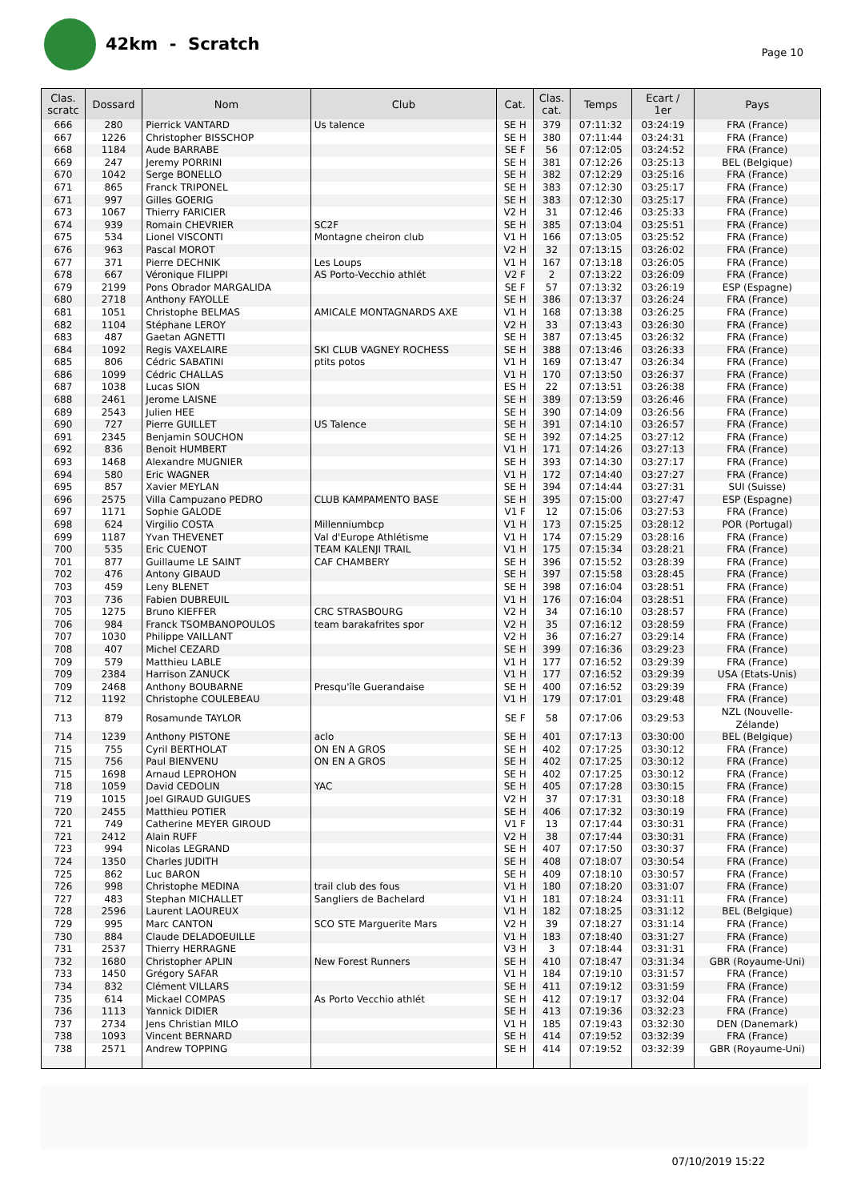42km - Scratch
Page 10
| Clas. scratc | Dossard | Nom | Club | Cat. | Clas. cat. | Temps | Ecart / 1er | Pays |
| --- | --- | --- | --- | --- | --- | --- | --- | --- |
| 666 | 280 | Pierrick VANTARD | Us talence | SE H | 379 | 07:11:32 | 03:24:19 | FRA (France) |
| 667 | 1226 | Christopher BISSCHOP | | SE H | 380 | 07:11:44 | 03:24:31 | FRA (France) |
| 668 | 1184 | Aude BARRABE | | SE F | 56 | 07:12:05 | 03:24:52 | FRA (France) |
| 669 | 247 | Jeremy PORRINI | | SE H | 381 | 07:12:26 | 03:25:13 | BEL (Belgique) |
| 670 | 1042 | Serge BONELLO | | SE H | 382 | 07:12:29 | 03:25:16 | FRA (France) |
| 671 | 865 | Franck TRIPONEL | | SE H | 383 | 07:12:30 | 03:25:17 | FRA (France) |
| 671 | 997 | Gilles GOERIG | | SE H | 383 | 07:12:30 | 03:25:17 | FRA (France) |
| 673 | 1067 | Thierry FARICIER | | V2 H | 31 | 07:12:46 | 03:25:33 | FRA (France) |
| 674 | 939 | Romain CHEVRIER | SC2F | SE H | 385 | 07:13:04 | 03:25:51 | FRA (France) |
| 675 | 534 | Lionel VISCONTI | Montagne cheiron club | V1 H | 166 | 07:13:05 | 03:25:52 | FRA (France) |
| 676 | 963 | Pascal MOROT | | V2 H | 32 | 07:13:15 | 03:26:02 | FRA (France) |
| 677 | 371 | Pierre DECHNIK | Les Loups | V1 H | 167 | 07:13:18 | 03:26:05 | FRA (France) |
| 678 | 667 | Véronique FILIPPI | AS Porto-Vecchio athlét | V2 F | 2 | 07:13:22 | 03:26:09 | FRA (France) |
| 679 | 2199 | Pons Obrador MARGALIDA | | SE F | 57 | 07:13:32 | 03:26:19 | ESP (Espagne) |
| 680 | 2718 | Anthony FAYOLLE | | SE H | 386 | 07:13:37 | 03:26:24 | FRA (France) |
| 681 | 1051 | Christophe BELMAS | AMICALE MONTAGNARDS AXE | V1 H | 168 | 07:13:38 | 03:26:25 | FRA (France) |
| 682 | 1104 | Stéphane LEROY | | V2 H | 33 | 07:13:43 | 03:26:30 | FRA (France) |
| 683 | 487 | Gaetan AGNETTI | | SE H | 387 | 07:13:45 | 03:26:32 | FRA (France) |
| 684 | 1092 | Regis VAXELAIRE | SKI CLUB VAGNEY ROCHESS | SE H | 388 | 07:13:46 | 03:26:33 | FRA (France) |
| 685 | 806 | Cédric SABATINI | ptits potos | V1 H | 169 | 07:13:47 | 03:26:34 | FRA (France) |
| 686 | 1099 | Cédric CHALLAS | | V1 H | 170 | 07:13:50 | 03:26:37 | FRA (France) |
| 687 | 1038 | Lucas SION | | ES H | 22 | 07:13:51 | 03:26:38 | FRA (France) |
| 688 | 2461 | Jerome LAISNE | | SE H | 389 | 07:13:59 | 03:26:46 | FRA (France) |
| 689 | 2543 | Julien HEE | | SE H | 390 | 07:14:09 | 03:26:56 | FRA (France) |
| 690 | 727 | Pierre GUILLET | US Talence | SE H | 391 | 07:14:10 | 03:26:57 | FRA (France) |
| 691 | 2345 | Benjamin SOUCHON | | SE H | 392 | 07:14:25 | 03:27:12 | FRA (France) |
| 692 | 836 | Benoit HUMBERT | | V1 H | 171 | 07:14:26 | 03:27:13 | FRA (France) |
| 693 | 1468 | Alexandre MUGNIER | | SE H | 393 | 07:14:30 | 03:27:17 | FRA (France) |
| 694 | 580 | Eric WAGNER | | V1 H | 172 | 07:14:40 | 03:27:27 | FRA (France) |
| 695 | 857 | Xavier MEYLAN | | SE H | 394 | 07:14:44 | 03:27:31 | SUI (Suisse) |
| 696 | 2575 | Villa Campuzano PEDRO | CLUB KAMPAMENTO BASE | SE H | 395 | 07:15:00 | 03:27:47 | ESP (Espagne) |
| 697 | 1171 | Sophie GALODE | | V1 F | 12 | 07:15:06 | 03:27:53 | FRA (France) |
| 698 | 624 | Virgilio COSTA | Millenniumbcp | V1 H | 173 | 07:15:25 | 03:28:12 | POR (Portugal) |
| 699 | 1187 | Yvan THEVENET | Val d'Europe Athlétisme | V1 H | 174 | 07:15:29 | 03:28:16 | FRA (France) |
| 700 | 535 | Eric CUENOT | TEAM KALENJI TRAIL | V1 H | 175 | 07:15:34 | 03:28:21 | FRA (France) |
| 701 | 877 | Guillaume LE SAINT | CAF CHAMBERY | SE H | 396 | 07:15:52 | 03:28:39 | FRA (France) |
| 702 | 476 | Antony GIBAUD | | SE H | 397 | 07:15:58 | 03:28:45 | FRA (France) |
| 703 | 459 | Leny BLENET | | SE H | 398 | 07:16:04 | 03:28:51 | FRA (France) |
| 703 | 736 | Fabien DUBREUIL | | V1 H | 176 | 07:16:04 | 03:28:51 | FRA (France) |
| 705 | 1275 | Bruno KIEFFER | CRC STRASBOURG | V2 H | 34 | 07:16:10 | 03:28:57 | FRA (France) |
| 706 | 984 | Franck TSOMBANOPOULOS | team barakafrites spor | V2 H | 35 | 07:16:12 | 03:28:59 | FRA (France) |
| 707 | 1030 | Philippe VAILLANT | | V2 H | 36 | 07:16:27 | 03:29:14 | FRA (France) |
| 708 | 407 | Michel CEZARD | | SE H | 399 | 07:16:36 | 03:29:23 | FRA (France) |
| 709 | 579 | Matthieu LABLE | | V1 H | 177 | 07:16:52 | 03:29:39 | FRA (France) |
| 709 | 2384 | Harrison ZANUCK | | V1 H | 177 | 07:16:52 | 03:29:39 | USA (Etats-Unis) |
| 709 | 2468 | Anthony BOUBARNE | Presqu'île Guerandaise | SE H | 400 | 07:16:52 | 03:29:39 | FRA (France) |
| 712 | 1192 | Christophe COULEBEAU | | V1 H | 179 | 07:17:01 | 03:29:48 | FRA (France) |
| 713 | 879 | Rosamunde TAYLOR | | SE F | 58 | 07:17:06 | 03:29:53 | NZL (Nouvelle- Zélande) |
| 714 | 1239 | Anthony PISTONE | aclo | SE H | 401 | 07:17:13 | 03:30:00 | BEL (Belgique) |
| 715 | 755 | Cyril BERTHOLAT | ON EN A GROS | SE H | 402 | 07:17:25 | 03:30:12 | FRA (France) |
| 715 | 756 | Paul BIENVENU | ON EN A GROS | SE H | 402 | 07:17:25 | 03:30:12 | FRA (France) |
| 715 | 1698 | Arnaud LEPROHON | | SE H | 402 | 07:17:25 | 03:30:12 | FRA (France) |
| 718 | 1059 | David CEDOLIN | YAC | SE H | 405 | 07:17:28 | 03:30:15 | FRA (France) |
| 719 | 1015 | Joel GIRAUD GUIGUES | | V2 H | 37 | 07:17:31 | 03:30:18 | FRA (France) |
| 720 | 2455 | Matthieu POTIER | | SE H | 406 | 07:17:32 | 03:30:19 | FRA (France) |
| 721 | 749 | Catherine MEYER GIROUD | | V1 F | 13 | 07:17:44 | 03:30:31 | FRA (France) |
| 721 | 2412 | Alain RUFF | | V2 H | 38 | 07:17:44 | 03:30:31 | FRA (France) |
| 723 | 994 | Nicolas LEGRAND | | SE H | 407 | 07:17:50 | 03:30:37 | FRA (France) |
| 724 | 1350 | Charles JUDITH | | SE H | 408 | 07:18:07 | 03:30:54 | FRA (France) |
| 725 | 862 | Luc BARON | | SE H | 409 | 07:18:10 | 03:30:57 | FRA (France) |
| 726 | 998 | Christophe MEDINA | trail club des fous | V1 H | 180 | 07:18:20 | 03:31:07 | FRA (France) |
| 727 | 483 | Stephan MICHALLET | Sangliers de Bachelard | V1 H | 181 | 07:18:24 | 03:31:11 | FRA (France) |
| 728 | 2596 | Laurent LAOUREUX | | V1 H | 182 | 07:18:25 | 03:31:12 | BEL (Belgique) |
| 729 | 995 | Marc CANTON | SCO STE Marguerite Mars | V2 H | 39 | 07:18:27 | 03:31:14 | FRA (France) |
| 730 | 884 | Claude DELADOEUILLE | | V1 H | 183 | 07:18:40 | 03:31:27 | FRA (France) |
| 731 | 2537 | Thierry HERRAGNE | | V3 H | 3 | 07:18:44 | 03:31:31 | FRA (France) |
| 732 | 1680 | Christopher APLIN | New Forest Runners | SE H | 410 | 07:18:47 | 03:31:34 | GBR (Royaume-Uni) |
| 733 | 1450 | Grégory SAFAR | | V1 H | 184 | 07:19:10 | 03:31:57 | FRA (France) |
| 734 | 832 | Clément VILLARS | | SE H | 411 | 07:19:12 | 03:31:59 | FRA (France) |
| 735 | 614 | Mickael COMPAS | As Porto Vecchio athlét | SE H | 412 | 07:19:17 | 03:32:04 | FRA (France) |
| 736 | 1113 | Yannick DIDIER | | SE H | 413 | 07:19:36 | 03:32:23 | FRA (France) |
| 737 | 2734 | Jens Christian MILO | | V1 H | 185 | 07:19:43 | 03:32:30 | DEN (Danemark) |
| 738 | 1093 | Vincent BERNARD | | SE H | 414 | 07:19:52 | 03:32:39 | FRA (France) |
| 738 | 2571 | Andrew TOPPING | | SE H | 414 | 07:19:52 | 03:32:39 | GBR (Royaume-Uni) |
07/10/2019 15:22